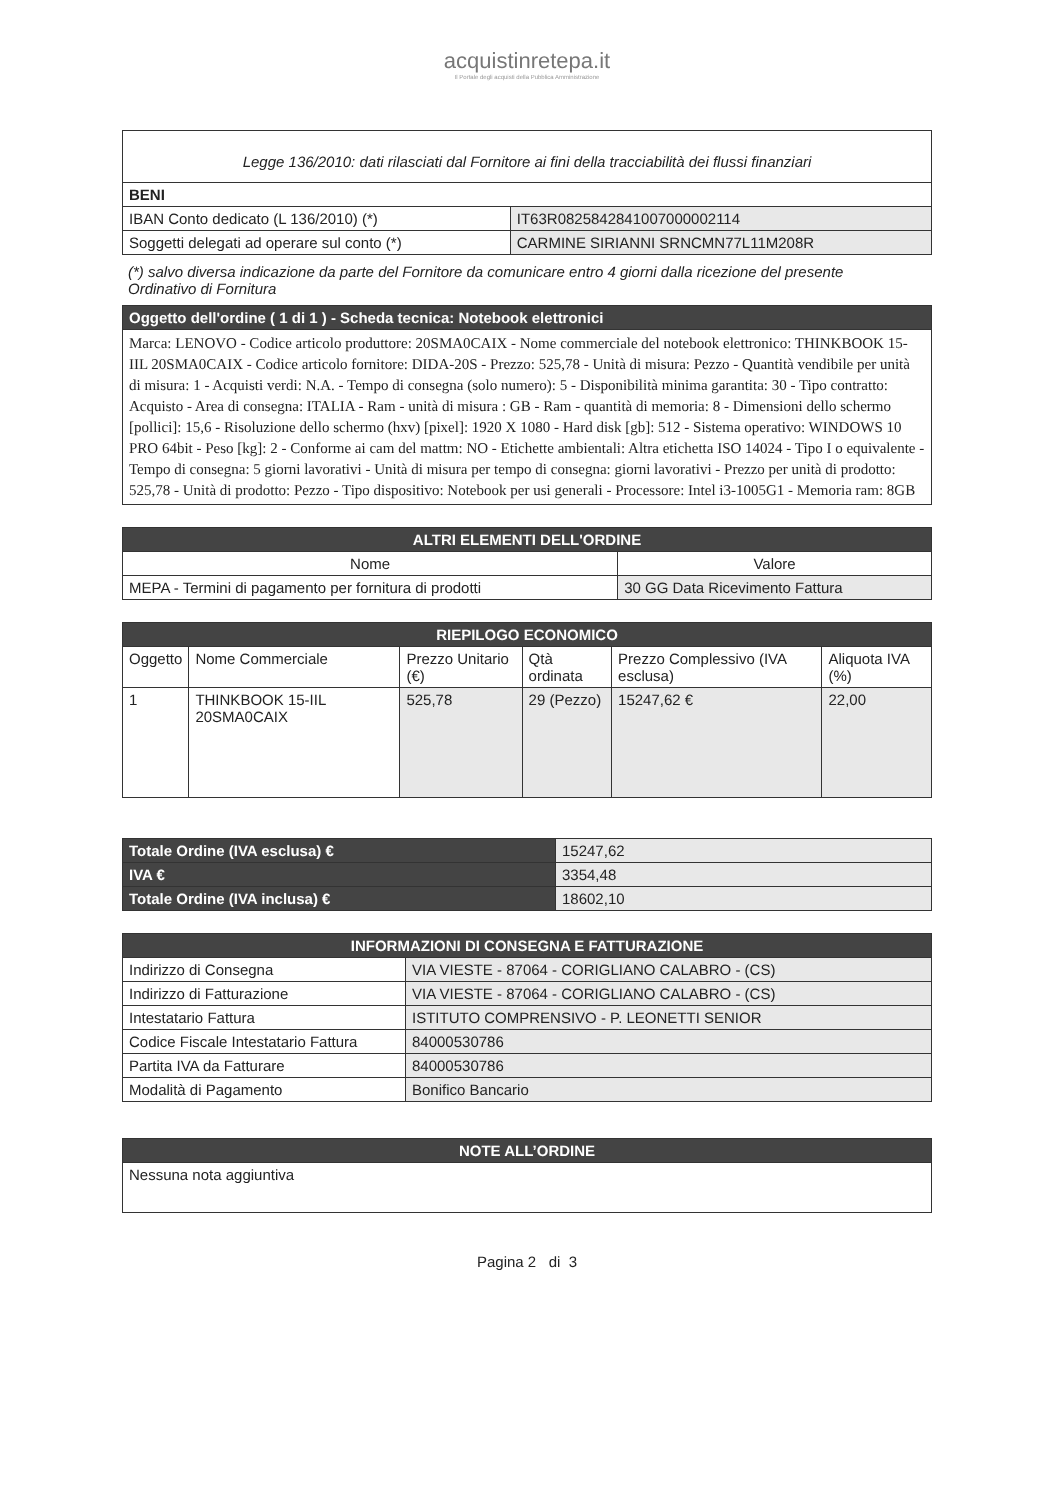acquistinretepa.it
Il Portale degli acquisti della Pubblica Amministrazione
| Legge 136/2010: dati rilasciati dal Fornitore ai fini della tracciabilità dei flussi finanziari | |
| BENI | |
| IBAN Conto dedicato (L 136/2010) (*) | IT63R0825842841007000002114 |
| Soggetti delegati ad operare sul conto (*) | CARMINE SIRIANNI SRNCMN77L11M208R |
(*) salvo diversa indicazione da parte del Fornitore da comunicare entro 4 giorni dalla ricezione del presente Ordinativo di Fornitura
| Oggetto dell'ordine ( 1 di 1 ) - Scheda tecnica: Notebook elettronici |
| Marca: LENOVO - Codice articolo produttore: 20SMA0CAIX - Nome commerciale del notebook elettronico: THINKBOOK 15-IIL 20SMA0CAIX - Codice articolo fornitore: DIDA-20S - Prezzo: 525,78 - Unità di misura: Pezzo - Quantità vendibile per unità di misura: 1 - Acquisti verdi: N.A. - Tempo di consegna (solo numero): 5 - Disponibilità minima garantita: 30 - Tipo contratto: Acquisto - Area di consegna: ITALIA - Ram - unità di misura : GB - Ram - quantità di memoria: 8 - Dimensioni dello schermo [pollici]: 15,6 - Risoluzione dello schermo (hxv) [pixel]: 1920 X 1080 - Hard disk [gb]: 512 - Sistema operativo: WINDOWS 10 PRO 64bit - Peso [kg]: 2 - Conforme ai cam del mattm: NO - Etichette ambientali: Altra etichetta ISO 14024 - Tipo I o equivalente - Tempo di consegna: 5 giorni lavorativi - Unità di misura per tempo di consegna: giorni lavorativi - Prezzo per unità di prodotto: 525,78 - Unità di prodotto: Pezzo - Tipo dispositivo: Notebook per usi generali - Processore: Intel i3-1005G1 - Memoria ram: 8GB |
| ALTRI ELEMENTI DELL'ORDINE | |
| Nome | Valore |
| MEPA - Termini di pagamento per fornitura di prodotti | 30 GG Data Ricevimento Fattura |
| RIEPILOGO ECONOMICO | | | | | |
| Oggetto | Nome Commerciale | Prezzo Unitario (€) | Qtà ordinata | Prezzo Complessivo (IVA esclusa) | Aliquota IVA (%) |
| 1 | THINKBOOK 15-IIL 20SMA0CAIX | 525,78 | 29 (Pezzo) | 15247,62 € | 22,00 |
| Totale Ordine (IVA esclusa) € | 15247,62 |
| IVA € | 3354,48 |
| Totale Ordine (IVA inclusa) € | 18602,10 |
| INFORMAZIONI DI CONSEGNA E FATTURAZIONE | |
| Indirizzo di Consegna | VIA VIESTE - 87064 - CORIGLIANO CALABRO - (CS) |
| Indirizzo di Fatturazione | VIA VIESTE - 87064 - CORIGLIANO CALABRO - (CS) |
| Intestatario Fattura | ISTITUTO COMPRENSIVO - P. LEONETTI SENIOR |
| Codice Fiscale Intestatario Fattura | 84000530786 |
| Partita IVA da Fatturare | 84000530786 |
| Modalità di Pagamento | Bonifico Bancario |
| NOTE ALL’ORDINE |
| Nessuna nota aggiuntiva |
Pagina 2 di 3